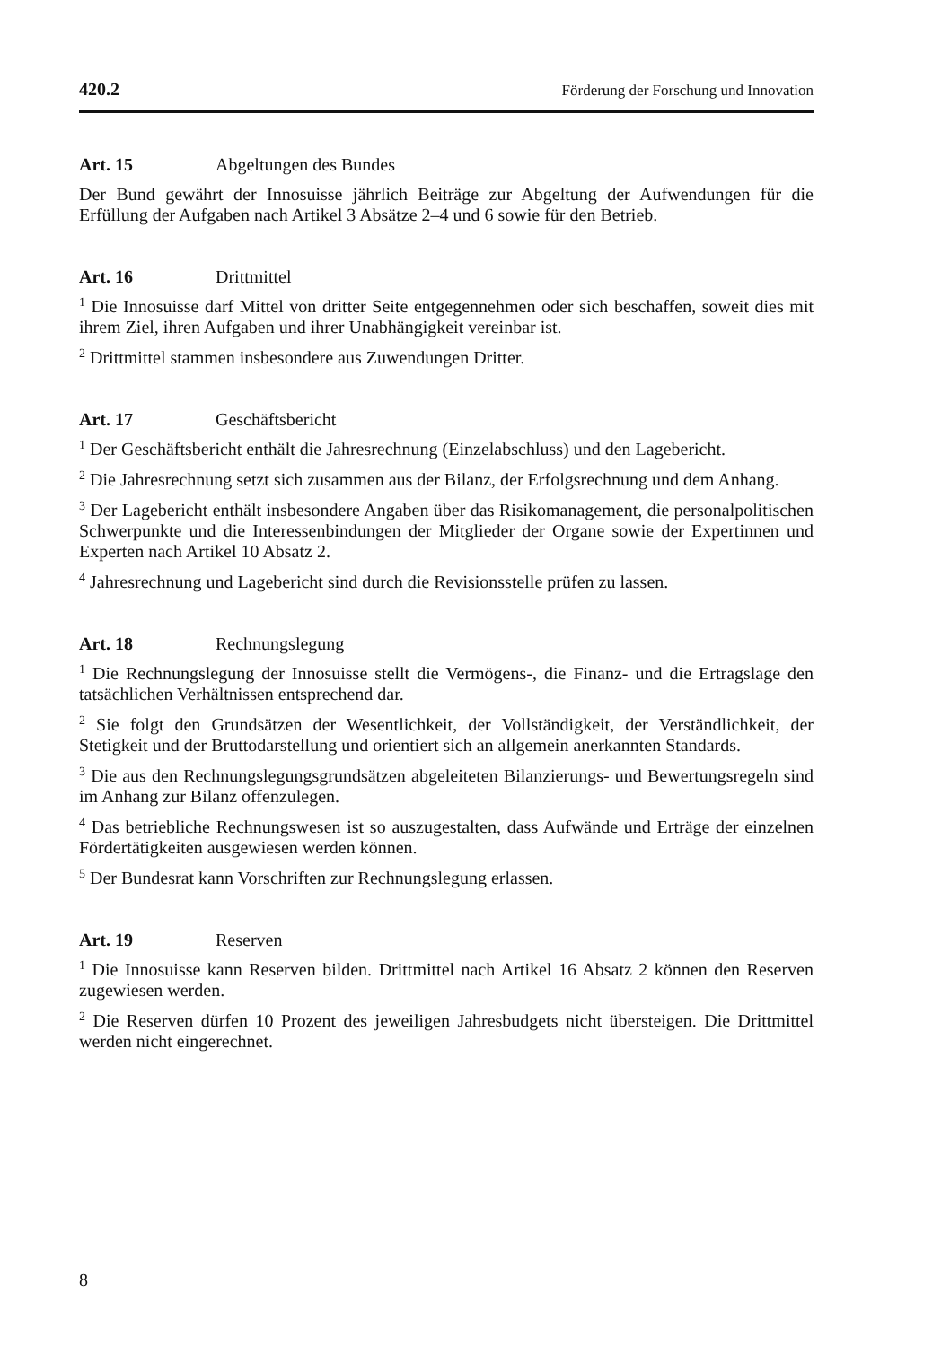420.2 Förderung der Forschung und Innovation
Art. 15 Abgeltungen des Bundes
Der Bund gewährt der Innosuisse jährlich Beiträge zur Abgeltung der Aufwendungen für die Erfüllung der Aufgaben nach Artikel 3 Absätze 2–4 und 6 sowie für den Betrieb.
Art. 16 Drittmittel
<sup>1</sup> Die Innosuisse darf Mittel von dritter Seite entgegennehmen oder sich beschaffen, soweit dies mit ihrem Ziel, ihren Aufgaben und ihrer Unabhängigkeit vereinbar ist.
<sup>2</sup> Drittmittel stammen insbesondere aus Zuwendungen Dritter.
Art. 17 Geschäftsbericht
<sup>1</sup> Der Geschäftsbericht enthält die Jahresrechnung (Einzelabschluss) und den Lagebericht.
<sup>2</sup> Die Jahresrechnung setzt sich zusammen aus der Bilanz, der Erfolgsrechnung und dem Anhang.
<sup>3</sup> Der Lagebericht enthält insbesondere Angaben über das Risikomanagement, die personalpolitischen Schwerpunkte und die Interessenbindungen der Mitglieder der Organe sowie der Expertinnen und Experten nach Artikel 10 Absatz 2.
<sup>4</sup> Jahresrechnung und Lagebericht sind durch die Revisionsstelle prüfen zu lassen.
Art. 18 Rechnungslegung
<sup>1</sup> Die Rechnungslegung der Innosuisse stellt die Vermögens-, die Finanz- und die Ertragslage den tatsächlichen Verhältnissen entsprechend dar.
<sup>2</sup> Sie folgt den Grundsätzen der Wesentlichkeit, der Vollständigkeit, der Verständlichkeit, der Stetigkeit und der Bruttodarstellung und orientiert sich an allgemein anerkannten Standards.
<sup>3</sup> Die aus den Rechnungslegungsgrundsätzen abgeleiteten Bilanzierungs- und Bewertungsregeln sind im Anhang zur Bilanz offenzulegen.
<sup>4</sup> Das betriebliche Rechnungswesen ist so auszugestalten, dass Aufwände und Erträge der einzelnen Fördertätigkeiten ausgewiesen werden können.
<sup>5</sup> Der Bundesrat kann Vorschriften zur Rechnungslegung erlassen.
Art. 19 Reserven
<sup>1</sup> Die Innosuisse kann Reserven bilden. Drittmittel nach Artikel 16 Absatz 2 können den Reserven zugewiesen werden.
<sup>2</sup> Die Reserven dürfen 10 Prozent des jeweiligen Jahresbudgets nicht übersteigen. Die Drittmittel werden nicht eingerechnet.
8